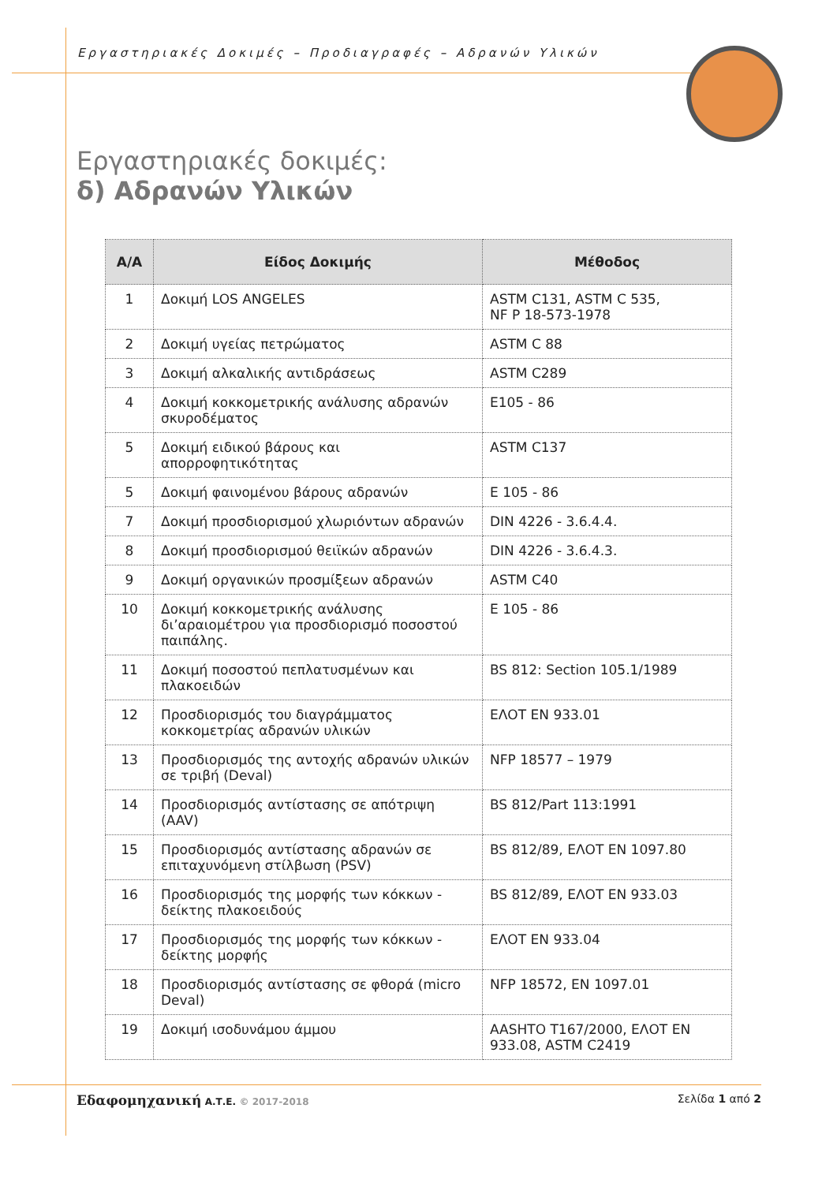Εργαστηριακές Δοκιμές – Προδιαγραφές – Αδρανών Υλικών
Εργαστηριακές δοκιμές:
δ) Αδρανών Υλικών
| Α/Α | Είδος Δοκιμής | Μέθοδος |
| --- | --- | --- |
| 1 | Δοκιμή LOS ANGELES | ASTM C131, ASTM C 535, NF P 18-573-1978 |
| 2 | Δοκιμή υγείας πετρώματος | ASTM C 88 |
| 3 | Δοκιμή αλκαλικής αντιδράσεως | ASTM C289 |
| 4 | Δοκιμή κοκκομετρικής ανάλυσης αδρανών σκυροδέματος | E105 - 86 |
| 5 | Δοκιμή ειδικού βάρους και απορροφητικότητας | ASTM C137 |
| 5 | Δοκιμή φαινομένου βάρους αδρανών | E 105 - 86 |
| 7 | Δοκιμή προσδιορισμού χλωριόντων αδρανών | DIN 4226 - 3.6.4.4. |
| 8 | Δοκιμή προσδιορισμού θειϊκών αδρανών | DIN 4226 - 3.6.4.3. |
| 9 | Δοκιμή οργανικών προσμίξεων αδρανών | ASTM C40 |
| 10 | Δοκιμή κοκκομετρικής ανάλυσης δι’αραιομέτρου για προσδιορισμό ποσοστού παιπάλης. | E 105 - 86 |
| 11 | Δοκιμή ποσοστού πεπλατυσμένων και πλακοειδών | BS 812: Section 105.1/1989 |
| 12 | Προσδιορισμός του διαγράμματος κοκκομετρίας αδρανών υλικών | ΕΛΟΤ ΕΝ 933.01 |
| 13 | Προσδιορισμός της αντοχής αδρανών υλικών σε τριβή (Deval) | NFP 18577 – 1979 |
| 14 | Προσδιορισμός αντίστασης σε απότριψη (AAV) | BS 812/Part 113:1991 |
| 15 | Προσδιορισμός αντίστασης αδρανών σε επιταχυνόμενη στίλβωση (PSV) | BS 812/89, ΕΛΟΤ ΕΝ 1097.80 |
| 16 | Προσδιορισμός της μορφής των κόκκων - δείκτης πλακοειδούς | BS 812/89, ΕΛΟΤ ΕΝ 933.03 |
| 17 | Προσδιορισμός της μορφής των κόκκων - δείκτης μορφής | ΕΛΟΤ ΕΝ 933.04 |
| 18 | Προσδιορισμός αντίστασης σε φθορά (micro Deval) | NFP 18572, EN 1097.01 |
| 19 | Δοκιμή ισοδυνάμου άμμου | AASHTO T167/2000, ΕΛΟΤ ΕΝ 933.08, ASTM C2419 |
Εδαφομηχανική Α.Τ.Ε. © 2017-2018 Σελίδα 1 από 2